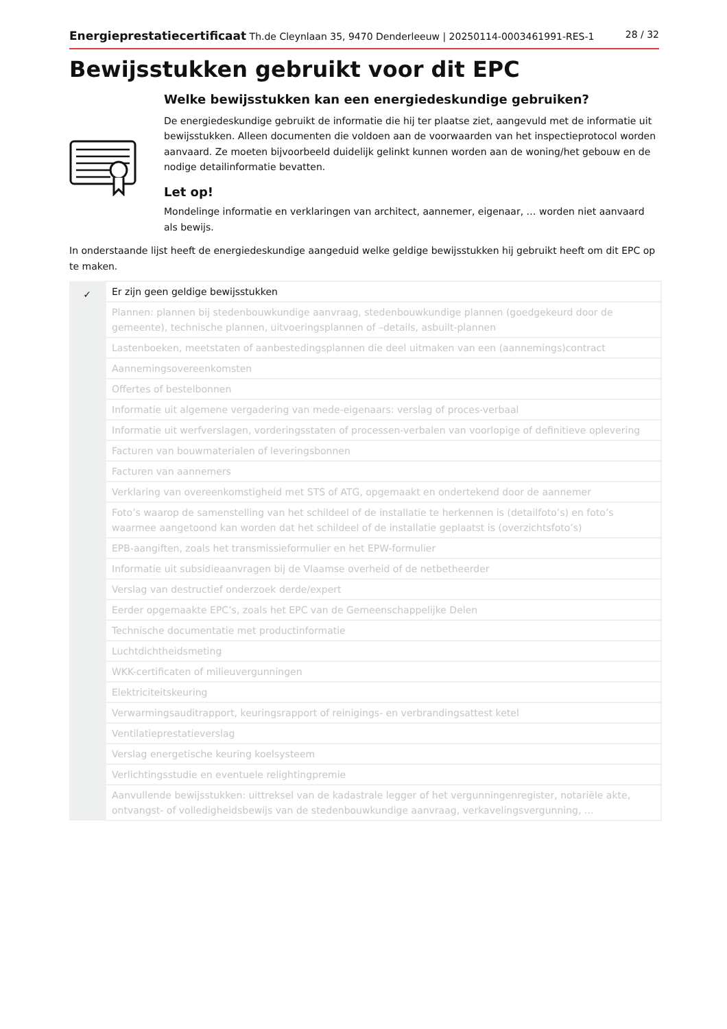Energieprestatiecertificaat Th.de Cleynlaan 35, 9470 Denderleeuw | 20250114-0003461991-RES-1 28 / 32
Bewijsstukken gebruikt voor dit EPC
Welke bewijsstukken kan een energiedeskundige gebruiken?
De energiedeskundige gebruikt de informatie die hij ter plaatse ziet, aangevuld met de informatie uit bewijsstukken. Alleen documenten die voldoen aan de voorwaarden van het inspectieprotocol worden aanvaard. Ze moeten bijvoorbeeld duidelijk gelinkt kunnen worden aan de woning/het gebouw en de nodige detailinformatie bevatten.
Let op!
Mondelinge informatie en verklaringen van architect, aannemer, eigenaar, … worden niet aanvaard als bewijs.
In onderstaande lijst heeft de energiedeskundige aangeduid welke geldige bewijsstukken hij gebruikt heeft om dit EPC op te maken.
| ✓ | Er zijn geen geldige bewijsstukken |
| | Plannen: plannen bij stedenbouwkundige aanvraag, stedenbouwkundige plannen (goedgekeurd door de gemeente), technische plannen, uitvoeringsplannen of –details, asbuilt-plannen |
| | Lastenboeken, meetstaten of aanbestedingsplannen die deel uitmaken van een (aannemings)contract |
| | Aannemingsovereenkomsten |
| | Offertes of bestelbonnen |
| | Informatie uit algemene vergadering van mede-eigenaars: verslag of proces-verbaal |
| | Informatie uit werfverslagen, vorderingsstaten of processen-verbalen van voorlopige of definitieve oplevering |
| | Facturen van bouwmaterialen of leveringsbonnen |
| | Facturen van aannemers |
| | Verklaring van overeenkomstigheid met STS of ATG, opgemaakt en ondertekend door de aannemer |
| | Foto’s waarop de samenstelling van het schildeel of de installatie te herkennen is (detailfoto’s) en foto’s waarmee aangetoond kan worden dat het schildeel of de installatie geplaatst is (overzichtsfoto’s) |
| | EPB-aangiften, zoals het transmissieformulier en het EPW-formulier |
| | Informatie uit subsidieaanvragen bij de Vlaamse overheid of de netbetheerder |
| | Verslag van destructief onderzoek derde/expert |
| | Eerder opgemaakte EPC’s, zoals het EPC van de Gemeenschappelijke Delen |
| | Technische documentatie met productinformatie |
| | Luchtdichtheidsmeting |
| | WKK-certificaten of milieuvergunningen |
| | Elektriciteitskeuring |
| | Verwarmingsauditrapport, keuringsrapport of reinigings- en verbrandingsattest ketel |
| | Ventilatieprestatieverslag |
| | Verslag energetische keuring koelsysteem |
| | Verlichtingsstudie en eventuele relightingpremie |
| | Aanvullende bewijsstukken: uittreksel van de kadastrale legger of het vergunningenregister, notariële akte, ontvangst- of volledigheidsbewijs van de stedenbouwkundige aanvraag, verkavelingsvergunning, … |